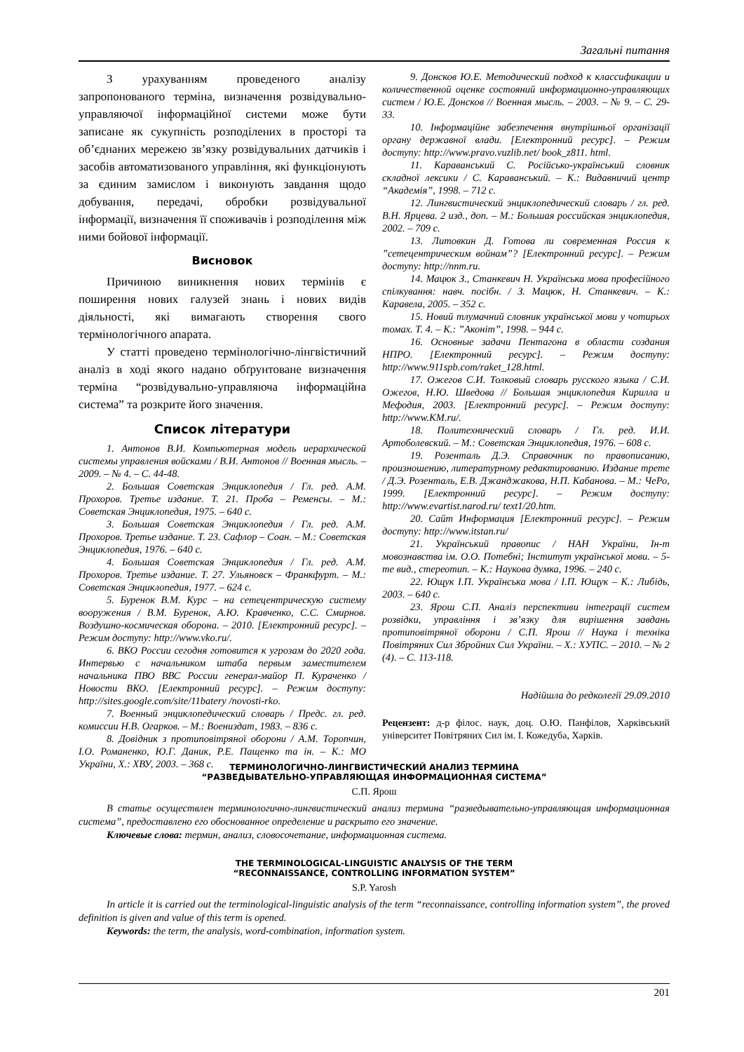Загальні питання
З урахуванням проведеного аналізу запропонованого терміна, визначення розвідувально-управляючої інформаційної системи може бути записане як сукупність розподілених в просторі та об’єднаних мережею зв’язку розвідувальних датчиків і засобів автоматизованого управління, які функціонують за єдиним замислом і виконують завдання щодо добування, передачі, обробки розвідувальної інформації, визначення її споживачів і розподілення між ними бойової інформації.
Висновок
Причиною виникнення нових термінів є поширення нових галузей знань і нових видів діяльності, які вимагають створення свого термінологічного апарата.
У статті проведено термінологічно-лінгвістичний аналіз в ході якого надано обґрунтоване визначення терміна “розвідувально-управляюча інформаційна система” та розкрите його значення.
Список літератури
1. Антонов В.И. Компьютерная модель иерархической системы управления войсками / В.И. Антонов // Военная мысль. – 2009. – № 4. – С. 44-48.
2. Большая Советская Энциклопедия / Гл. ред. А.М. Прохоров. Третье издание. Т. 21. Проба – Ременсы. – М.: Советская Энциклопедия, 1975. – 640 с.
3. Большая Советская Энциклопедия / Гл. ред. А.М. Прохоров. Третье издание. Т. 23. Сафлор – Соан. – М.: Советская Энциклопедия, 1976. – 640 с.
4. Большая Советская Энциклопедия / Гл. ред. А.М. Прохоров. Третье издание. Т. 27. Ульяновск – Франкфурт. – М.: Советская Энциклопедия, 1977. – 624 с.
5. Буренок В.М. Курс – на сетецентрическую систему вооружения / В.М. Буренок, А.Ю. Кравченко, С.С. Смирнов. Воздушно-космическая оборона. – 2010. [Електронний ресурс]. – Режим доступу: http://www.vko.ru/.
6. ВКО России сегодня готовится к угрозам до 2020 года. Интервью с начальником штаба первым заместителем начальника ПВО ВВС России генерал-майор П. Кураченко / Новости ВКО. [Електронний ресурс]. – Режим доступу: http://sites.google.com/site/11batery /novosti-rko.
7. Военный энциклопедический словарь / Предс. гл. ред. комиссии Н.В. Огарков. – М.: Воениздат, 1983. – 836 с.
8. Довідник з протиповітряної оборони / А.М. Торопчин, І.О. Романенко, Ю.Г. Даник, Р.Е. Пащенко та ін. – К.: МО України, Х.: ХВУ, 2003. – 368 с.
9. Донсков Ю.Е. Методический подход к классификации и количественной оценке состояний информационно-управляющих систем / Ю.Е. Донсков // Военная мысль. – 2003. – № 9. – С. 29-33.
10. Інформаційне забезпечення внутрішньої організації органу державної влади. [Електронний ресурс]. – Режим доступу: http://www.pravo.vuzlib.net/ book_z811. html.
11. Караванський С. Російсько-український словник складної лексики / С. Караванський. – К.: Видавничий центр “Академія”, 1998. – 712 с.
12. Лингвистический энциклопедический словарь / гл. ред. В.Н. Ярцева. 2 изд., доп. – М.: Большая российская энциклопедия, 2002. – 709 с.
13. Литовкин Д. Готова ли современная Россия к ”сетецентрическим войнам”? [Електронний ресурс]. – Режим доступу: http://nnm.ru.
14. Мацюк З., Станкевич Н. Українська мова професійного спілкування: навч. посібн. / З. Мацюк, Н. Станкевич. – К.: Каравела, 2005. – 352 с.
15. Новий тлумачний словник української мови у чотирьох томах. Т. 4. – К.: ”Аконіт”, 1998. – 944 с.
16. Основные задачи Пентагона в области создания НПРО. [Електронний ресурс]. – Режим доступу: http://www.911spb.com/raket_128.html.
17. Ожегов С.И. Толковый словарь русского языка / С.И. Ожегов, Н.Ю. Шведова // Большая энциклопедия Кирилла и Мефодия, 2003. [Електронний ресурс]. – Режим доступу: http://www.KM.ru/.
18. Политехнический словарь / Гл. ред. И.И. Артоболевский. – М.: Советская Энциклопедия, 1976. – 608 с.
19. Розенталь Д.Э. Справочник по правописанию, произношению, литературному редактированию. Издание трете / Д.Э. Розенталь, Е.В. Джанджакова, Н.П. Кабанова. – М.: ЧеРо, 1999. [Електронний ресурс]. – Режим доступу: http://www.evartist.narod.ru/ text1/20.htm.
20. Сайт Информация [Електронний ресурс]. – Режим доступу: http://www.itstan.ru/
21. Український правопис / НАН України, Ін-т мовознавства ім. О.О. Потебні; Інститут української мови. – 5-те вид., стереотип. – К.: Наукова думка, 1996. – 240 с.
22. Ющук І.П. Українська мова / І.П. Ющук – К.: Либідь, 2003. – 640 с.
23. Ярош С.П. Аналіз перспективи інтеграції систем розвідки, управління і зв’язку для вирішення завдань протиповітряної оборони / С.П. Ярош // Наука і техніка Повітряних Сил Збройних Сил України. – Х.: ХУПС. – 2010. – № 2 (4). – С. 113-118.
Надійшла до редколегії 29.09.2010
Рецензент: д-р філос. наук, доц. О.Ю. Панфілов, Харківський університет Повітряних Сил ім. І. Кожедуба, Харків.
ТЕРМИНОЛОГИЧНО-ЛИНГВИСТИЧЕСКИЙ АНАЛИЗ ТЕРМИНА
“РАЗВЕДЫВАТЕЛЬНО-УПРАВЛЯЮЩАЯ ИНФОРМАЦИОННАЯ СИСТЕМА”
С.П. Ярош
В статье осуществлен терминологично-лингвистический анализ термина “разведывательно-управляющая информационная система”, предоставлено его обоснованное определение и раскрыто его значение.
Ключевые слова: термин, анализ, словосочетание, информационная система.
THE TERMINOLOGICAL-LINGUISTIC ANALYSIS OF THE TERM
“RECONNAISSANCE, CONTROLLING INFORMATION SYSTEM”
S.P. Yarosh
In article it is carried out the terminological-linguistic analysis of the term “reconnaissance, controlling information system”, the proved definition is given and value of this term is opened.
Keywords: the term, the analysis, word-combination, information system.
201